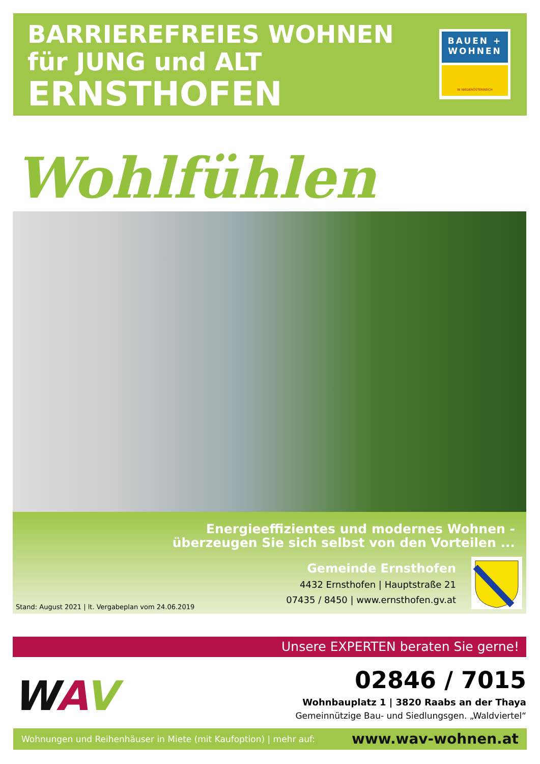BARRIEREFREIES WOHNEN
für JUNG und ALT
ERNSTHOFEN
BAUEN +
WOHNEN
IN NIEDERÖSTERREICH
Wohlfühlen
Energieeffizientes und modernes Wohnen -
überzeugen Sie sich selbst von den Vorteilen ...
Gemeinde Ernsthofen
4432 Ernsthofen | Hauptstraße 21
07435 / 8450 | www.ernsthofen.gv.at
Stand: August 2021 | lt. Vergabeplan vom 24.06.2019
Unsere EXPERTEN beraten Sie gerne!
WAV
02846 / 7015
Wohnbauplatz 1 | 3820 Raabs an der Thaya
Gemeinnützige Bau- und Siedlungsgen. „Waldviertel“
Wohnungen und Reihenhäuser in Miete (mit Kaufoption) | mehr auf: www.wav-wohnen.at